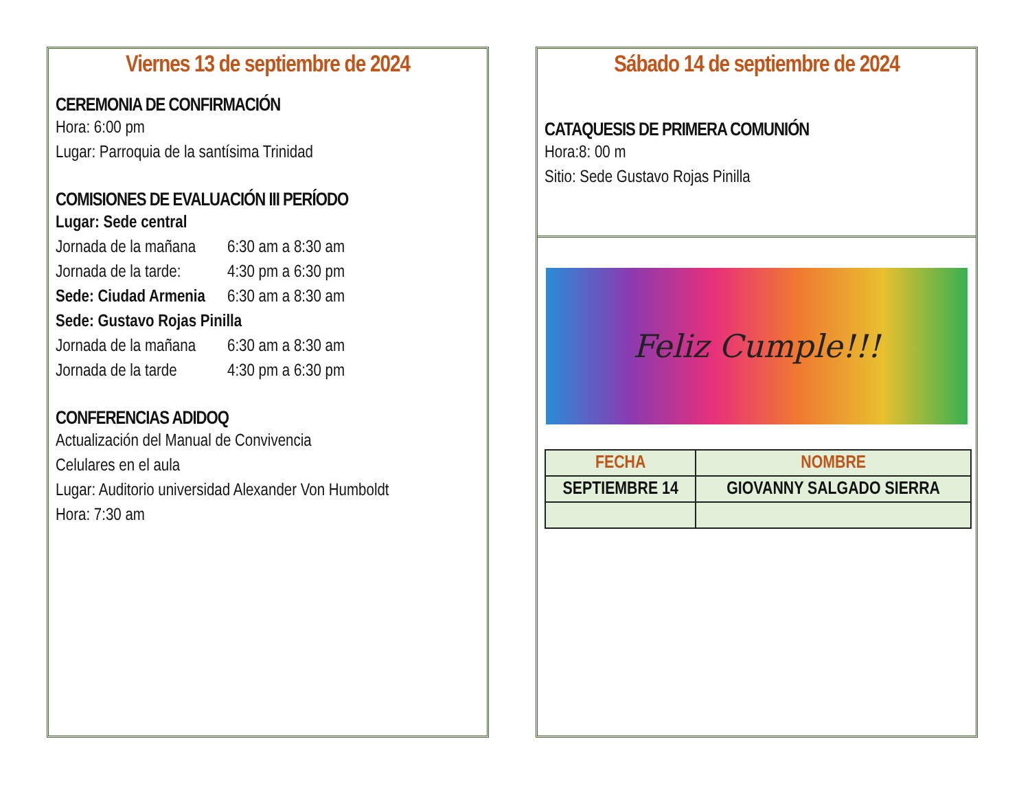Viernes 13 de septiembre de 2024
CEREMONIA DE CONFIRMACIÓN
Hora: 6:00 pm
Lugar: Parroquia de la santísima Trinidad
COMISIONES DE EVALUACIÓN III PERÍODO
Lugar: Sede central
Jornada de la mañana 6:30 am a 8:30 am
Jornada de la tarde: 4:30 pm a 6:30 pm
Sede: Ciudad Armenia 6:30 am a 8:30 am
Sede: Gustavo Rojas Pinilla
Jornada de la mañana 6:30 am a 8:30 am
Jornada de la tarde 4:30 pm a 6:30 pm
CONFERENCIAS ADIDOQ
Actualización del Manual de Convivencia
Celulares en el aula
Lugar: Auditorio universidad Alexander Von Humboldt
Hora: 7:30 am
Sábado 14 de septiembre de 2024
CATAQUESIS DE PRIMERA COMUNIÓN
Hora:8: 00 m
Sitio: Sede Gustavo Rojas Pinilla
Feliz Cumple!!!
| FECHA | NOMBRE |
| --- | --- |
| SEPTIEMBRE 14 | GIOVANNY SALGADO SIERRA |